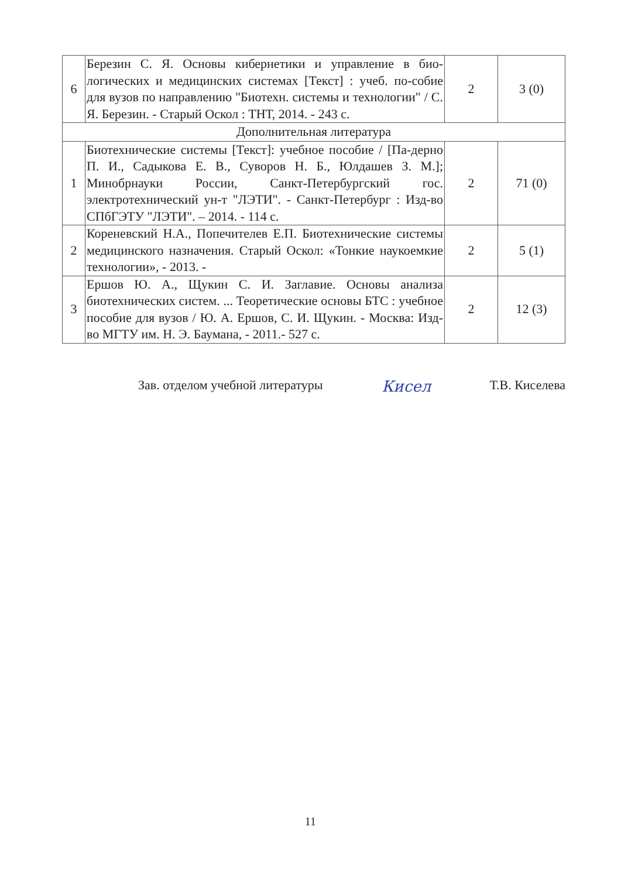| 6 | Березин С. Я. Основы кибернетики и управление в био-логических и медицинских системах [Текст] : учеб. по-собие для вузов по направлению "Биотехн. системы и технологии" / С. Я. Березин. - Старый Оскол : ТНТ, 2014. - 243 с. | 2 | 3 (0) |
| Дополнительная литература | | | |
| 1 | Биотехнические системы [Текст]: учебное пособие / [Па-дерно П. И., Садыкова Е. В., Суворов Н. Б., Юлдашев З. М.]; Минобрнауки России, Санкт-Петербургский гос. электротехнический ун-т "ЛЭТИ". - Санкт-Петербург : Изд-во СПбГЭТУ "ЛЭТИ". – 2014. - 114 с. | 2 | 71 (0) |
| 2 | Кореневский Н.А., Попечителев Е.П. Биотехнические системы медицинского назначения. Старый Оскол: «Тонкие наукоемкие технологии», - 2013. - | 2 | 5 (1) |
| 3 | Ершов Ю. А., Щукин С. И. Заглавие. Основы анализа биотехнических систем. ... Теоретические основы БТС : учебное пособие для вузов / Ю. А. Ершов, С. И. Щукин. - Москва: Изд-во МГТУ им. Н. Э. Баумана, - 2011.- 527 с. | 2 | 12 (3) |
Зав. отделом учебной литературы Кисел Т.В. Киселева
11